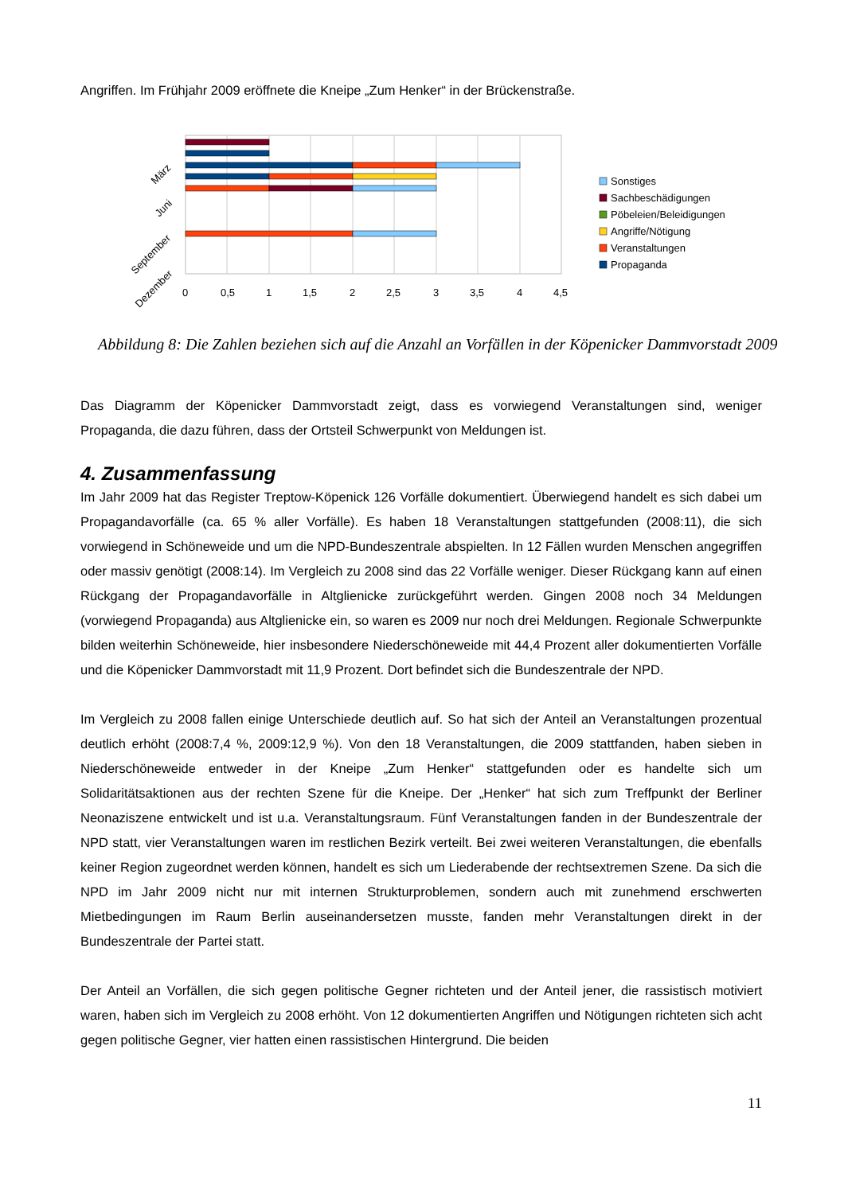Angriffen. Im Frühjahr 2009 eröffnete die Kneipe „Zum Henker“ in der Brückenstraße.
0
0,5
1
1,5
2
2,5
3
3,5
4
4,5
März
Juni
September
Dezember
Sonstiges
Sachbeschädigungen
Pöbeleien/Beleidigungen
Angriffe/Nötigung
Veranstaltungen
Propaganda
Abbildung 8: Die Zahlen beziehen sich auf die Anzahl an Vorfällen in der Köpenicker Dammvorstadt 2009
Das Diagramm der Köpenicker Dammvorstadt zeigt, dass es vorwiegend Veranstaltungen sind, weniger Propaganda, die dazu führen, dass der Ortsteil Schwerpunkt von Meldungen ist.
4. Zusammenfassung
Im Jahr 2009 hat das Register Treptow-Köpenick 126 Vorfälle dokumentiert. Überwiegend handelt es sich dabei um Propagandavorfälle (ca. 65 % aller Vorfälle). Es haben 18 Veranstaltungen stattgefunden (2008:11), die sich vorwiegend in Schöneweide und um die NPD-Bundeszentrale abspielten. In 12 Fällen wurden Menschen angegriffen oder massiv genötigt (2008:14). Im Vergleich zu 2008 sind das 22 Vorfälle weniger. Dieser Rückgang kann auf einen Rückgang der Propagandavorfälle in Altglienicke zurückgeführt werden. Gingen 2008 noch 34 Meldungen (vorwiegend Propaganda) aus Altglienicke ein, so waren es 2009 nur noch drei Meldungen. Regionale Schwerpunkte bilden weiterhin Schöneweide, hier insbesondere Niederschöneweide mit 44,4 Prozent aller dokumentierten Vorfälle und die Köpenicker Dammvorstadt mit 11,9 Prozent. Dort befindet sich die Bundeszentrale der NPD.
Im Vergleich zu 2008 fallen einige Unterschiede deutlich auf. So hat sich der Anteil an Veranstaltungen prozentual deutlich erhöht (2008:7,4 %, 2009:12,9 %). Von den 18 Veranstaltungen, die 2009 stattfanden, haben sieben in Niederschöneweide entweder in der Kneipe „Zum Henker“ stattgefunden oder es handelte sich um Solidaritätsaktionen aus der rechten Szene für die Kneipe. Der „Henker“ hat sich zum Treffpunkt der Berliner Neonaziszene entwickelt und ist u.a. Veranstaltungsraum. Fünf Veranstaltungen fanden in der Bundeszentrale der NPD statt, vier Veranstaltungen waren im restlichen Bezirk verteilt. Bei zwei weiteren Veranstaltungen, die ebenfalls keiner Region zugeordnet werden können, handelt es sich um Liederabende der rechtsextremen Szene. Da sich die NPD im Jahr 2009 nicht nur mit internen Strukturproblemen, sondern auch mit zunehmend erschwerten Mietbedingungen im Raum Berlin auseinandersetzen musste, fanden mehr Veranstaltungen direkt in der Bundeszentrale der Partei statt.
Der Anteil an Vorfällen, die sich gegen politische Gegner richteten und der Anteil jener, die rassistisch motiviert waren, haben sich im Vergleich zu 2008 erhöht. Von 12 dokumentierten Angriffen und Nötigungen richteten sich acht gegen politische Gegner, vier hatten einen rassistischen Hintergrund. Die beiden
11